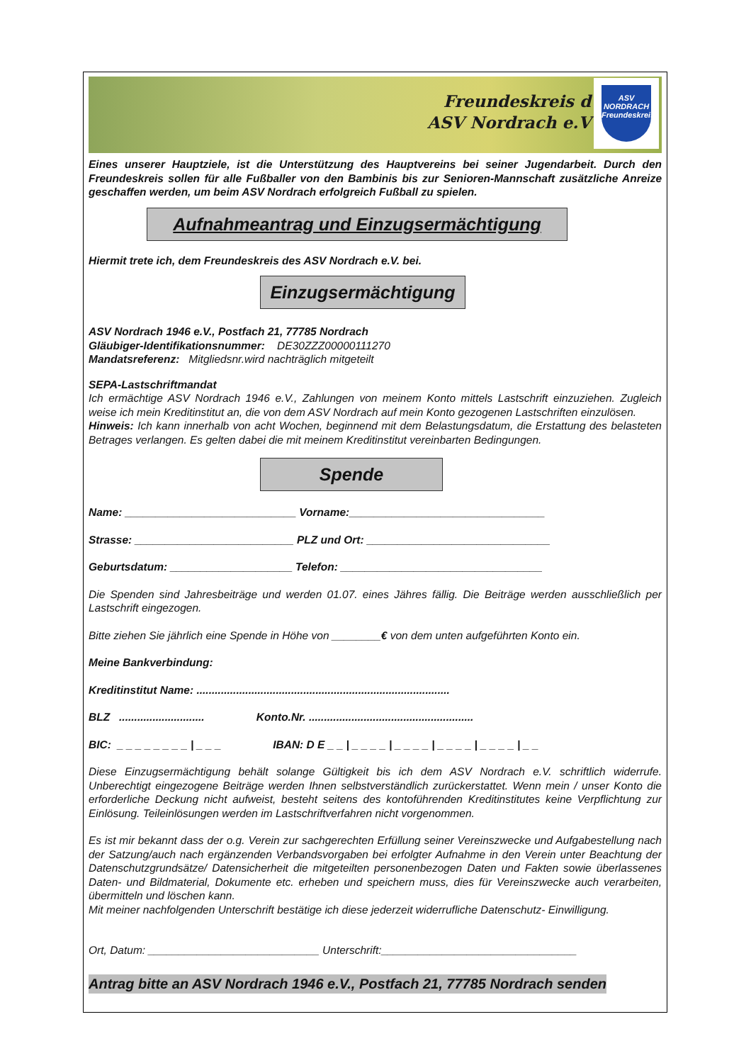Freundeskreis d
ASV Nordrach e.V
ASV
NORDRACH
Freundeskreis
Eines unserer Hauptziele, ist die Unterstützung des Hauptvereins bei seiner Jugendarbeit. Durch den Freundeskreis sollen für alle Fußballer von den Bambinis bis zur Senioren-Mannschaft zusätzliche Anreize geschaffen werden, um beim ASV Nordrach erfolgreich Fußball zu spielen.
Aufnahmeantrag und Einzugsermächtigung
Hiermit trete ich, dem Freundeskreis des ASV Nordrach e.V. bei.
Einzugsermächtigung
ASV Nordrach 1946 e.V., Postfach 21, 77785 Nordrach
Gläubiger-Identifikationsnummer: DE30ZZZ00000111270
Mandatsreferenz: Mitgliedsnr.wird nachträglich mitgeteilt
SEPA-Lastschriftmandat
Ich ermächtige ASV Nordrach 1946 e.V., Zahlungen von meinem Konto mittels Lastschrift einzuziehen. Zugleich weise ich mein Kreditinstitut an, die von dem ASV Nordrach auf mein Konto gezogenen Lastschriften einzulösen.
Hinweis: Ich kann innerhalb von acht Wochen, beginnend mit dem Belastungsdatum, die Erstattung des belasteten Betrages verlangen. Es gelten dabei die mit meinem Kreditinstitut vereinbarten Bedingungen.
Spende
Name: ____________________________ Vorname:________________________________
Strasse: __________________________ PLZ und Ort: ______________________________
Geburtsdatum: ____________________ Telefon: _________________________________
Die Spenden sind Jahresbeiträge und werden 01.07. eines Jähres fällig. Die Beiträge werden ausschließlich per Lastschrift eingezogen.
Bitte ziehen Sie jährlich eine Spende in Höhe von ________€ von dem unten aufgeführten Konto ein.
Meine Bankverbindung:
Kreditinstitut Name: ...................................................................................
BLZ ............................ Konto.Nr. ......................................................
BIC: _ _ _ _ _ _ _ _ | _ _ _ IBAN: D E _ _ | _ _ _ _ | _ _ _ _ | _ _ _ _ | _ _ _ _ | _ _
Diese Einzugsermächtigung behält solange Gültigkeit bis ich dem ASV Nordrach e.V. schriftlich widerrufe. Unberechtigt eingezogene Beiträge werden Ihnen selbstverständlich zurückerstattet. Wenn mein / unser Konto die erforderliche Deckung nicht aufweist, besteht seitens des kontoführenden Kreditinstitutes keine Verpflichtung zur Einlösung. Teileinlösungen werden im Lastschriftverfahren nicht vorgenommen.
Es ist mir bekannt dass der o.g. Verein zur sachgerechten Erfüllung seiner Vereinszwecke und Aufgabestellung nach der Satzung/auch nach ergänzenden Verbandsvorgaben bei erfolgter Aufnahme in den Verein unter Beachtung der Datenschutzgrundsätze/ Datensicherheit die mitgeteilten personenbezogen Daten und Fakten sowie überlassenes Daten- und Bildmaterial, Dokumente etc. erheben und speichern muss, dies für Vereinszwecke auch verarbeiten, übermitteln und löschen kann.
Mit meiner nachfolgenden Unterschrift bestätige ich diese jederzeit widerrufliche Datenschutz- Einwilligung.
Ort, Datum: ____________________________ Unterschrift:________________________________
Antrag bitte an ASV Nordrach 1946 e.V., Postfach 21, 77785 Nordrach senden